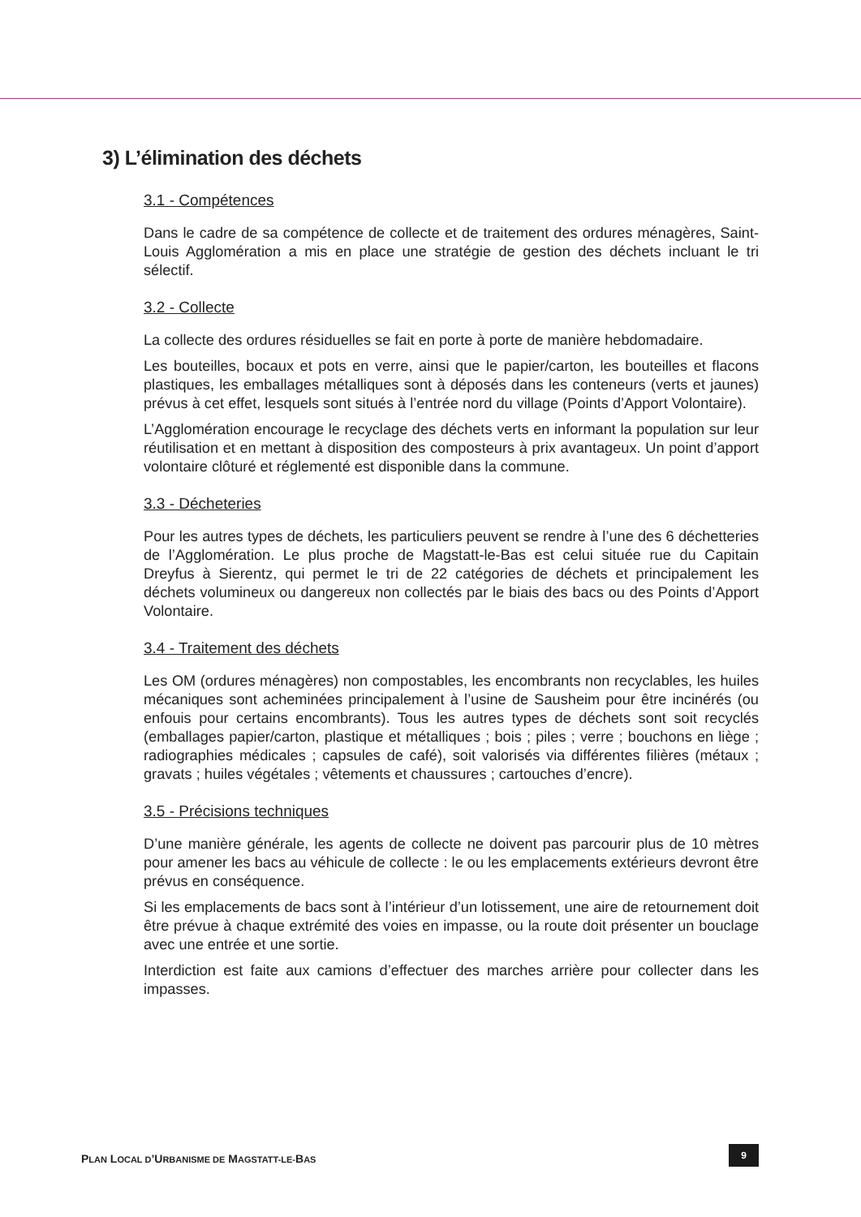3) L’élimination des déchets
3.1 - Compétences
Dans le cadre de sa compétence de collecte et de traitement des ordures ménagères, Saint-Louis Agglomération a mis en place une stratégie de gestion des déchets incluant le tri sélectif.
3.2 - Collecte
La collecte des ordures résiduelles se fait en porte à porte de manière hebdomadaire.
Les bouteilles, bocaux et pots en verre, ainsi que le papier/carton, les bouteilles et flacons plastiques, les emballages métalliques sont à déposés dans les conteneurs (verts et jaunes) prévus à cet effet, lesquels sont situés à l’entrée nord du village (Points d’Apport Volontaire).
L’Agglomération encourage le recyclage des déchets verts en informant la population sur leur réutilisation et en mettant à disposition des composteurs à prix avantageux. Un point d’apport volontaire clôturé et réglementé est disponible dans la commune.
3.3 - Décheteries
Pour les autres types de déchets, les particuliers peuvent se rendre à l’une des 6 déchetteries de l’Agglomération. Le plus proche de Magstatt-le-Bas est celui située rue du Capitain Dreyfus à Sierentz, qui permet le tri de 22 catégories de déchets et principalement les déchets volumineux ou dangereux non collectés par le biais des bacs ou des Points d’Apport Volontaire.
3.4 - Traitement des déchets
Les OM (ordures ménagères) non compostables, les encombrants non recyclables, les huiles mécaniques sont acheminées principalement à l’usine de Sausheim pour être incinérés (ou enfouis pour certains encombrants). Tous les autres types de déchets sont soit recyclés (emballages papier/carton, plastique et métalliques ; bois ; piles ; verre ; bouchons en liège ; radiographies médicales ; capsules de café), soit valorisés via différentes filières (métaux ; gravats ; huiles végétales ; vêtements et chaussures ; cartouches d’encre).
3.5 - Précisions techniques
D’une manière générale, les agents de collecte ne doivent pas parcourir plus de 10 mètres pour amener les bacs au véhicule de collecte : le ou les emplacements extérieurs devront être prévus en conséquence.
Si les emplacements de bacs sont à l’intérieur d’un lotissement, une aire de retournement doit être prévue à chaque extrémité des voies en impasse, ou la route doit présenter un bouclage avec une entrée et une sortie.
Interdiction est faite aux camions d’effectuer des marches arrière pour collecter dans les impasses.
PLAN LOCAL D’URBANISME DE MAGSTATT-LE-BAS
9